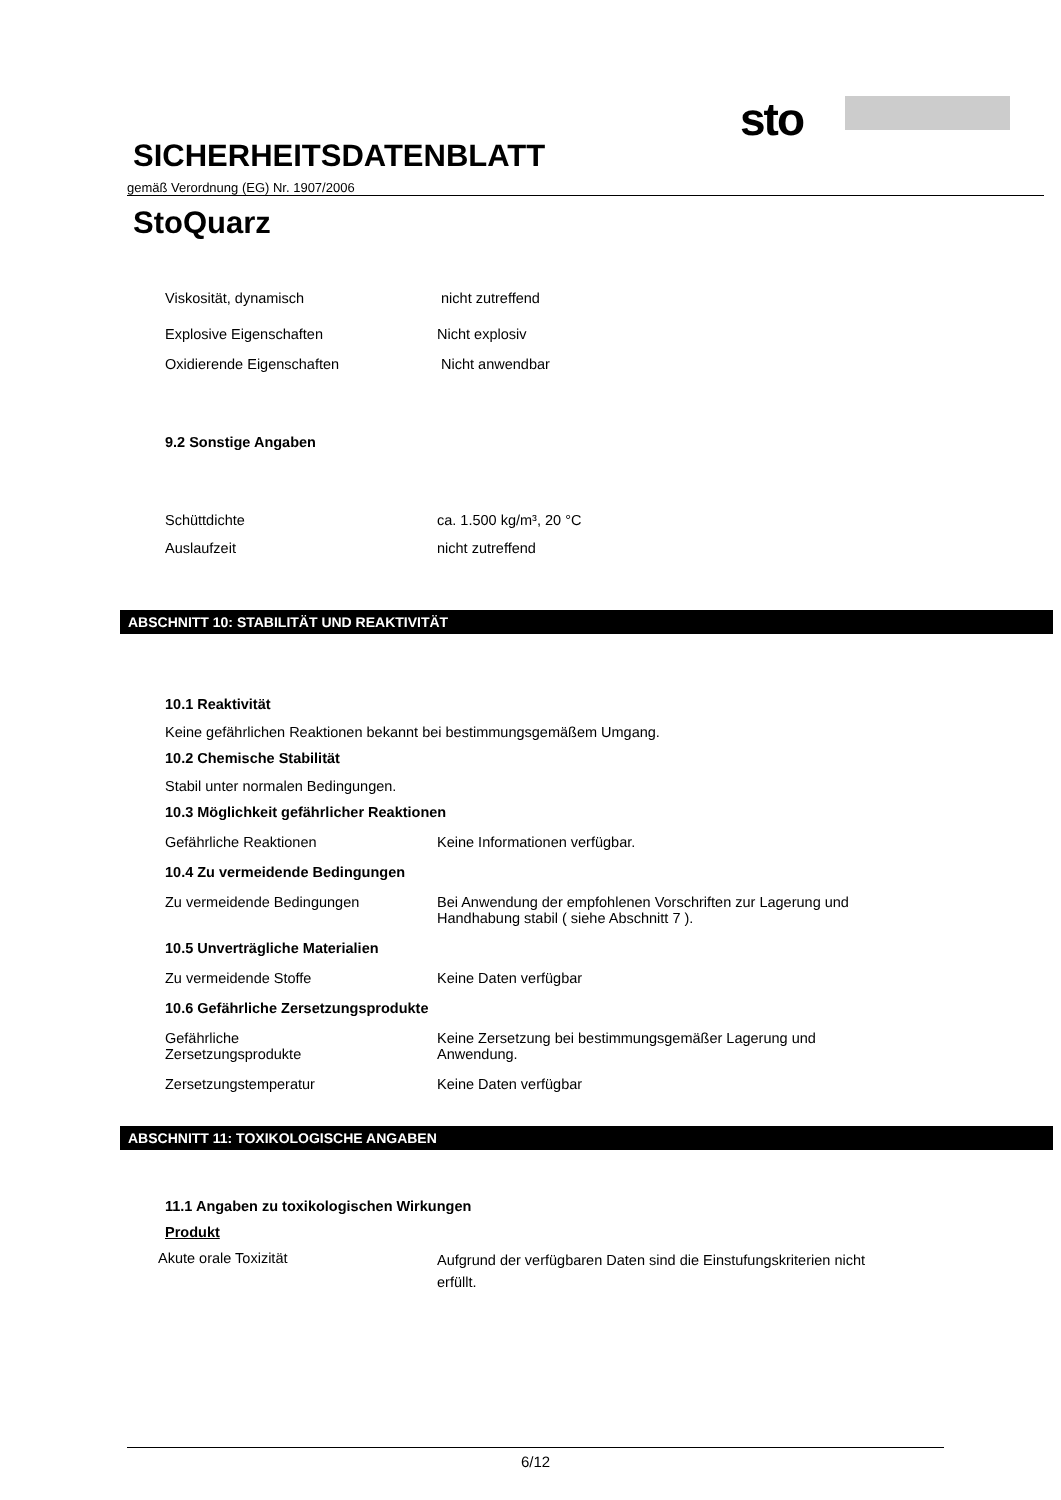sto
SICHERHEITSDATENBLATT
gemäß Verordnung (EG) Nr. 1907/2006
StoQuarz
Viskosität, dynamisch nicht zutreffend
Explosive Eigenschaften Nicht explosiv
Oxidierende Eigenschaften Nicht anwendbar
9.2 Sonstige Angaben
Schüttdichte ca. 1.500 kg/m³, 20 °C
Auslaufzeit nicht zutreffend
ABSCHNITT 10: STABILITÄT UND REAKTIVITÄT
10.1 Reaktivität
Keine gefährlichen Reaktionen bekannt bei bestimmungsgemäßem Umgang.
10.2 Chemische Stabilität
Stabil unter normalen Bedingungen.
10.3 Möglichkeit gefährlicher Reaktionen
Gefährliche Reaktionen Keine Informationen verfügbar.
10.4 Zu vermeidende Bedingungen
Zu vermeidende Bedingungen Bei Anwendung der empfohlenen Vorschriften zur Lagerung und
Handhabung stabil ( siehe Abschnitt 7 ).
10.5 Unverträgliche Materialien
Zu vermeidende Stoffe Keine Daten verfügbar
10.6 Gefährliche Zersetzungsprodukte
Gefährliche
Zersetzungsprodukte
Keine Zersetzung bei bestimmungsgemäßer Lagerung und
Anwendung.
Zersetzungstemperatur Keine Daten verfügbar
ABSCHNITT 11: TOXIKOLOGISCHE ANGABEN
11.1 Angaben zu toxikologischen Wirkungen
Produkt
Akute orale Toxizität
Aufgrund der verfügbaren Daten sind die Einstufungskriterien nicht
erfüllt.
6/12